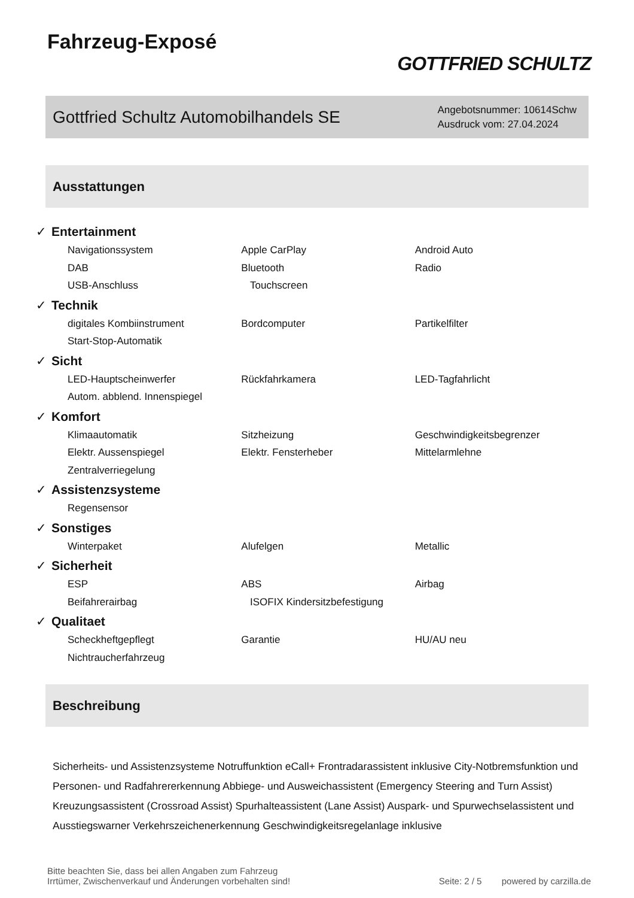Fahrzeug-Exposé
GOTTFRIED SCHULTZ
Gottfried Schultz Automobilhandels SE
Angebotsnummer: 10614Schw
Ausdruck vom: 27.04.2024
Ausstattungen
✓ Entertainment
Navigationssystem Apple CarPlay Android Auto
DAB Bluetooth Radio
USB-Anschluss Touchscreen
✓ Technik
digitales Kombiinstrument Bordcomputer Partikelfilter
Start-Stop-Automatik
✓ Sicht
LED-Hauptscheinwerfer Rückfahrkamera LED-Tagfahrlicht
Autom. abblend. Innenspiegel
✓ Komfort
Klimaautomatik Sitzheizung Geschwindigkeitsbegrenzer
Elektr. Aussenspiegel Elektr. Fensterheber Mittelarmlehne
Zentralverriegelung
✓ Assistenzsysteme
Regensensor
✓ Sonstiges
Winterpaket Alufelgen Metallic
✓ Sicherheit
ESP ABS Airbag
Beifahrerairbag ISOFIX Kindersitzbefestigung
✓ Qualitaet
Scheckheftgepflegt Garantie HU/AU neu
Nichtraucherfahrzeug
Beschreibung
Sicherheits- und Assistenzsysteme Notruffunktion eCall+ Frontradarassistent inklusive City-Notbremsfunktion und Personen- und Radfahrererkennung Abbiege- und Ausweichassistent (Emergency Steering and Turn Assist) Kreuzungsassistent (Crossroad Assist) Spurhalteassistent (Lane Assist) Auspark- und Spurwechselassistent und Ausstiegswarner Verkehrszeichenerkennung Geschwindigkeitsregelanlage inklusive
Bitte beachten Sie, dass bei allen Angaben zum Fahrzeug
Irrtümer, Zwischenverkauf und Änderungen vorbehalten sind!
Seite: 2 / 5 powered by carzilla.de